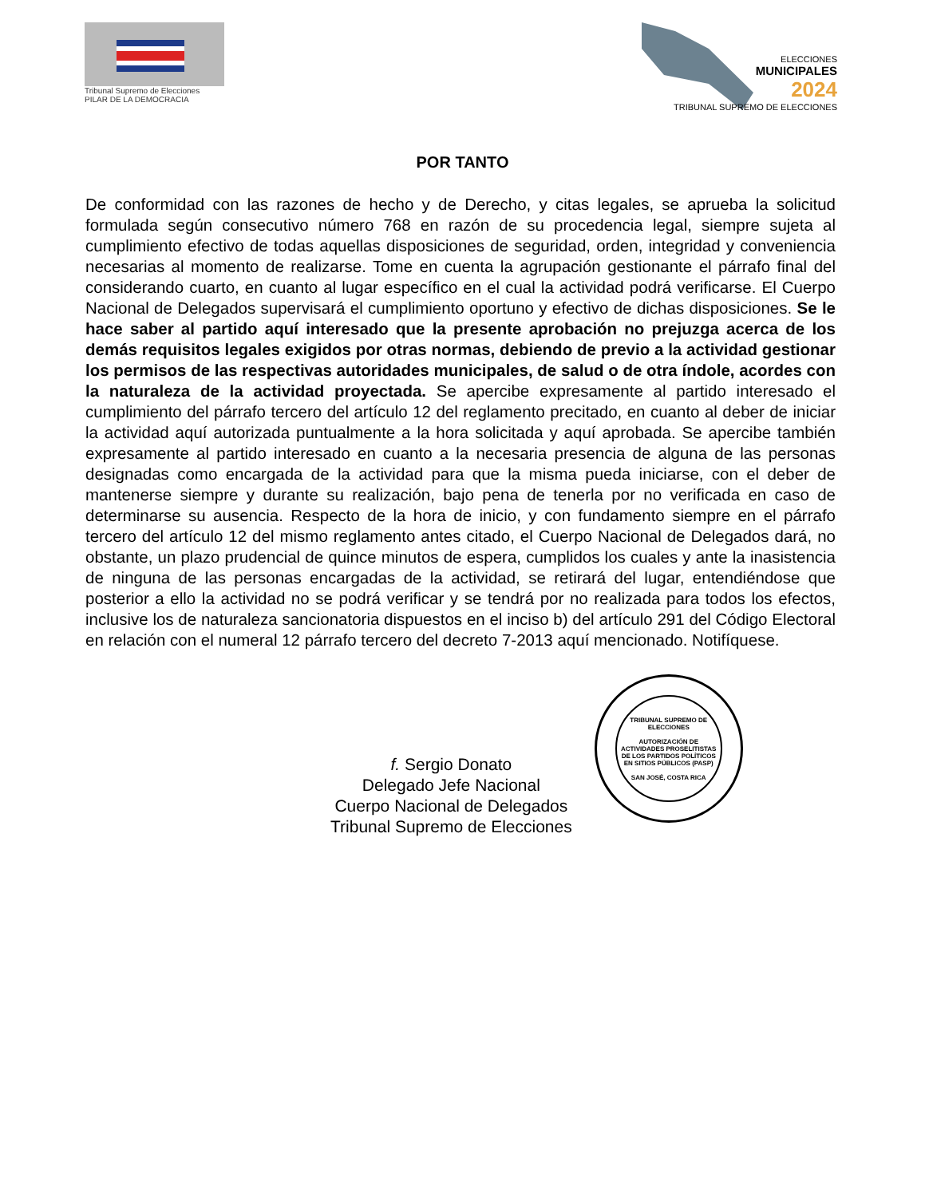Tribunal Supremo de Elecciones
PILAR DE LA DEMOCRACIA
ELECCIONES
MUNICIPALES
2024
TRIBUNAL SUPREMO DE ELECCIONES
POR TANTO
De conformidad con las razones de hecho y de Derecho, y citas legales, se aprueba la solicitud formulada según consecutivo número 768 en razón de su procedencia legal, siempre sujeta al cumplimiento efectivo de todas aquellas disposiciones de seguridad, orden, integridad y conveniencia necesarias al momento de realizarse. Tome en cuenta la agrupación gestionante el párrafo final del considerando cuarto, en cuanto al lugar específico en el cual la actividad podrá verificarse. El Cuerpo Nacional de Delegados supervisará el cumplimiento oportuno y efectivo de dichas disposiciones. Se le hace saber al partido aquí interesado que la presente aprobación no prejuzga acerca de los demás requisitos legales exigidos por otras normas, debiendo de previo a la actividad gestionar los permisos de las respectivas autoridades municipales, de salud o de otra índole, acordes con la naturaleza de la actividad proyectada. Se apercibe expresamente al partido interesado el cumplimiento del párrafo tercero del artículo 12 del reglamento precitado, en cuanto al deber de iniciar la actividad aquí autorizada puntualmente a la hora solicitada y aquí aprobada. Se apercibe también expresamente al partido interesado en cuanto a la necesaria presencia de alguna de las personas designadas como encargada de la actividad para que la misma pueda iniciarse, con el deber de mantenerse siempre y durante su realización, bajo pena de tenerla por no verificada en caso de determinarse su ausencia. Respecto de la hora de inicio, y con fundamento siempre en el párrafo tercero del artículo 12 del mismo reglamento antes citado, el Cuerpo Nacional de Delegados dará, no obstante, un plazo prudencial de quince minutos de espera, cumplidos los cuales y ante la inasistencia de ninguna de las personas encargadas de la actividad, se retirará del lugar, entendiéndose que posterior a ello la actividad no se podrá verificar y se tendrá por no realizada para todos los efectos, inclusive los de naturaleza sancionatoria dispuestos en el inciso b) del artículo 291 del Código Electoral en relación con el numeral 12 párrafo tercero del decreto 7-2013 aquí mencionado. Notifíquese.
f. Sergio Donato
Delegado Jefe Nacional
Cuerpo Nacional de Delegados
Tribunal Supremo de Elecciones
TRIBUNAL SUPREMO DE ELECCIONES
AUTORIZACIÓN DE ACTIVIDADES PROSELITISTAS DE LOS PARTIDOS POLÍTICOS EN SITIOS PÚBLICOS (PASP)
SAN JOSÉ, COSTA RICA